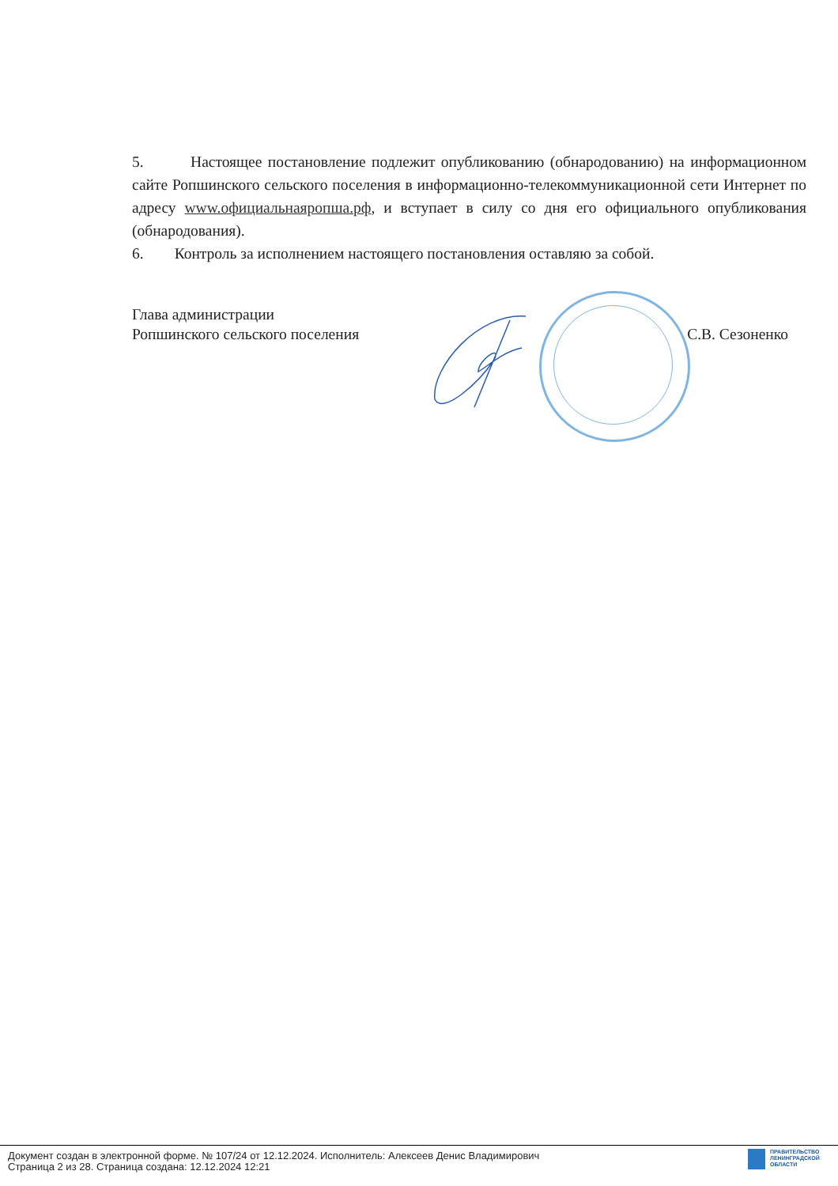5. Настоящее постановление подлежит опубликованию (обнародованию) на информационном сайте Ропшинского сельского поселения в информационно-телекоммуникационной сети Интернет по адресу www.официальнаяропша.рф, и вступает в силу со дня его официального опубликования (обнародования).
6. Контроль за исполнением настоящего постановления оставляю за собой.
Глава администрации
Ропшинского сельского поселения С.В. Сезоненко
Документ создан в электронной форме. № 107/24 от 12.12.2024. Исполнитель: Алексеев Денис Владимирович
Страница 2 из 28. Страница создана: 12.12.2024 12:21
ПРАВИТЕЛЬСТВО
ЛЕНИНГРАДСКОЙ
ОБЛАСТИ